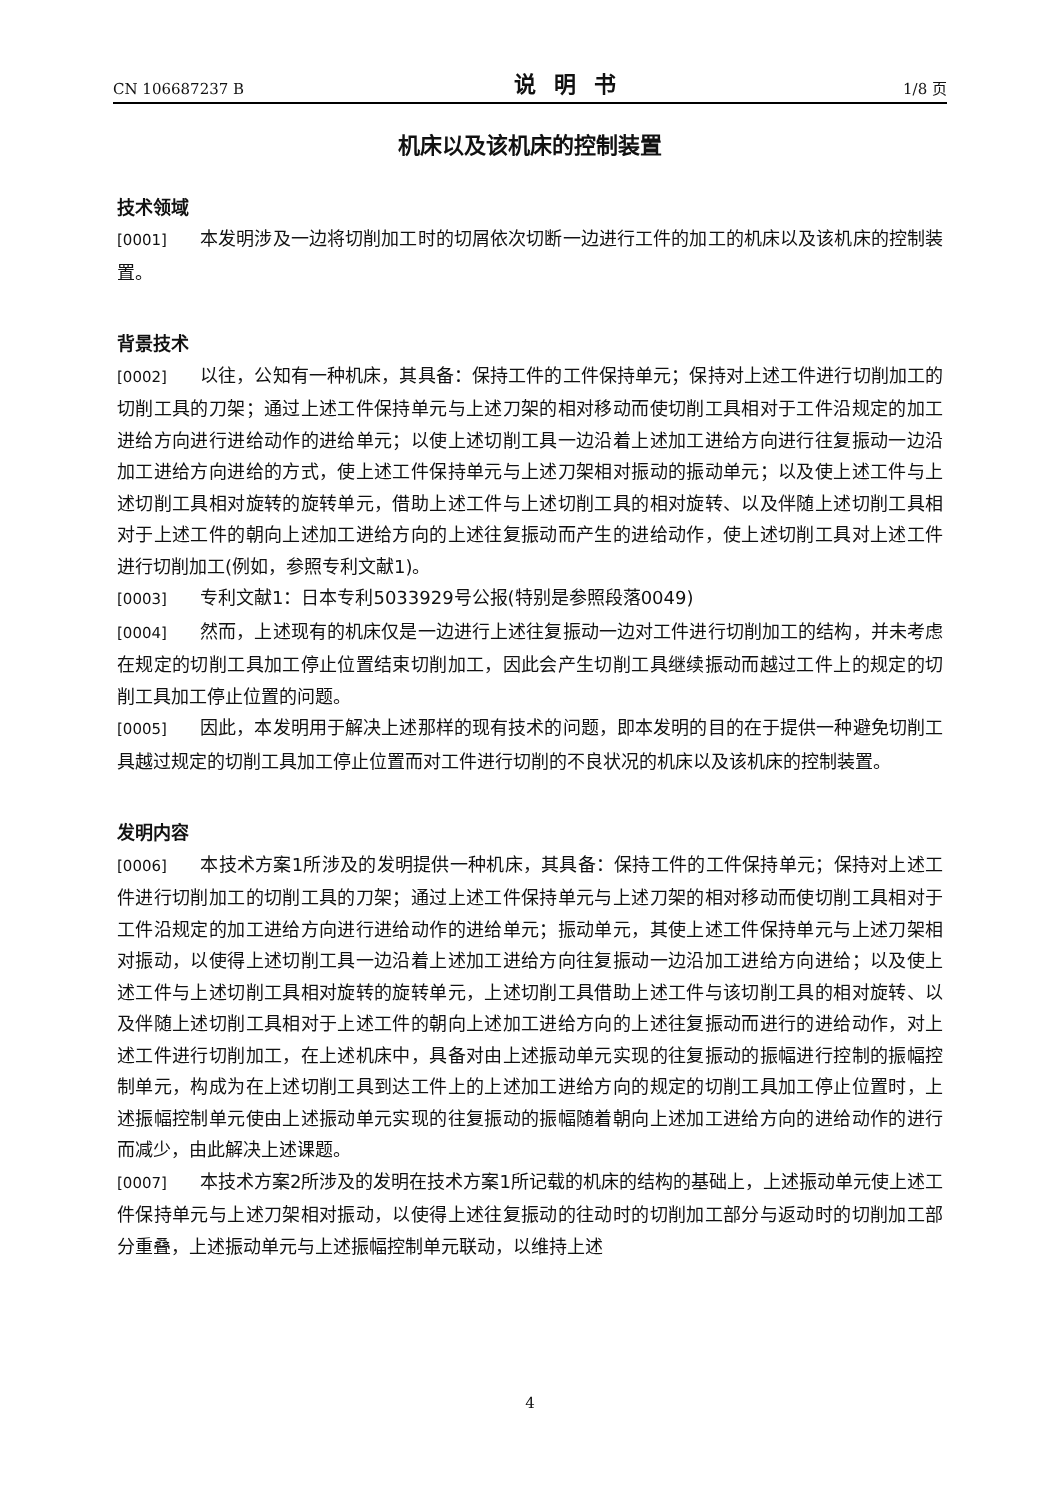CN 106687237 B 说明书 1/8 页
机床以及该机床的控制装置
技术领域
[0001] 本发明涉及一边将切削加工时的切屑依次切断一边进行工件的加工的机床以及该机床的控制装置。
背景技术
[0002] 以往，公知有一种机床，其具备：保持工件的工件保持单元；保持对上述工件进行切削加工的切削工具的刀架；通过上述工件保持单元与上述刀架的相对移动而使切削工具相对于工件沿规定的加工进给方向进行进给动作的进给单元；以使上述切削工具一边沿着上述加工进给方向进行往复振动一边沿加工进给方向进给的方式，使上述工件保持单元与上述刀架相对振动的振动单元；以及使上述工件与上述切削工具相对旋转的旋转单元，借助上述工件与上述切削工具的相对旋转、以及伴随上述切削工具相对于上述工件的朝向上述加工进给方向的上述往复振动而产生的进给动作，使上述切削工具对上述工件进行切削加工(例如，参照专利文献1)。
[0003] 专利文献1：日本专利5033929号公报(特别是参照段落0049)
[0004] 然而，上述现有的机床仅是一边进行上述往复振动一边对工件进行切削加工的结构，并未考虑在规定的切削工具加工停止位置结束切削加工，因此会产生切削工具继续振动而越过工件上的规定的切削工具加工停止位置的问题。
[0005] 因此，本发明用于解决上述那样的现有技术的问题，即本发明的目的在于提供一种避免切削工具越过规定的切削工具加工停止位置而对工件进行切削的不良状况的机床以及该机床的控制装置。
发明内容
[0006] 本技术方案1所涉及的发明提供一种机床，其具备：保持工件的工件保持单元；保持对上述工件进行切削加工的切削工具的刀架；通过上述工件保持单元与上述刀架的相对移动而使切削工具相对于工件沿规定的加工进给方向进行进给动作的进给单元；振动单元，其使上述工件保持单元与上述刀架相对振动，以使得上述切削工具一边沿着上述加工进给方向往复振动一边沿加工进给方向进给；以及使上述工件与上述切削工具相对旋转的旋转单元，上述切削工具借助上述工件与该切削工具的相对旋转、以及伴随上述切削工具相对于上述工件的朝向上述加工进给方向的上述往复振动而进行的进给动作，对上述工件进行切削加工，在上述机床中，具备对由上述振动单元实现的往复振动的振幅进行控制的振幅控制单元，构成为在上述切削工具到达工件上的上述加工进给方向的规定的切削工具加工停止位置时，上述振幅控制单元使由上述振动单元实现的往复振动的振幅随着朝向上述加工进给方向的进给动作的进行而减少，由此解决上述课题。
[0007] 本技术方案2所涉及的发明在技术方案1所记载的机床的结构的基础上，上述振动单元使上述工件保持单元与上述刀架相对振动，以使得上述往复振动的往动时的切削加工部分与返动时的切削加工部分重叠，上述振动单元与上述振幅控制单元联动，以维持上述
4